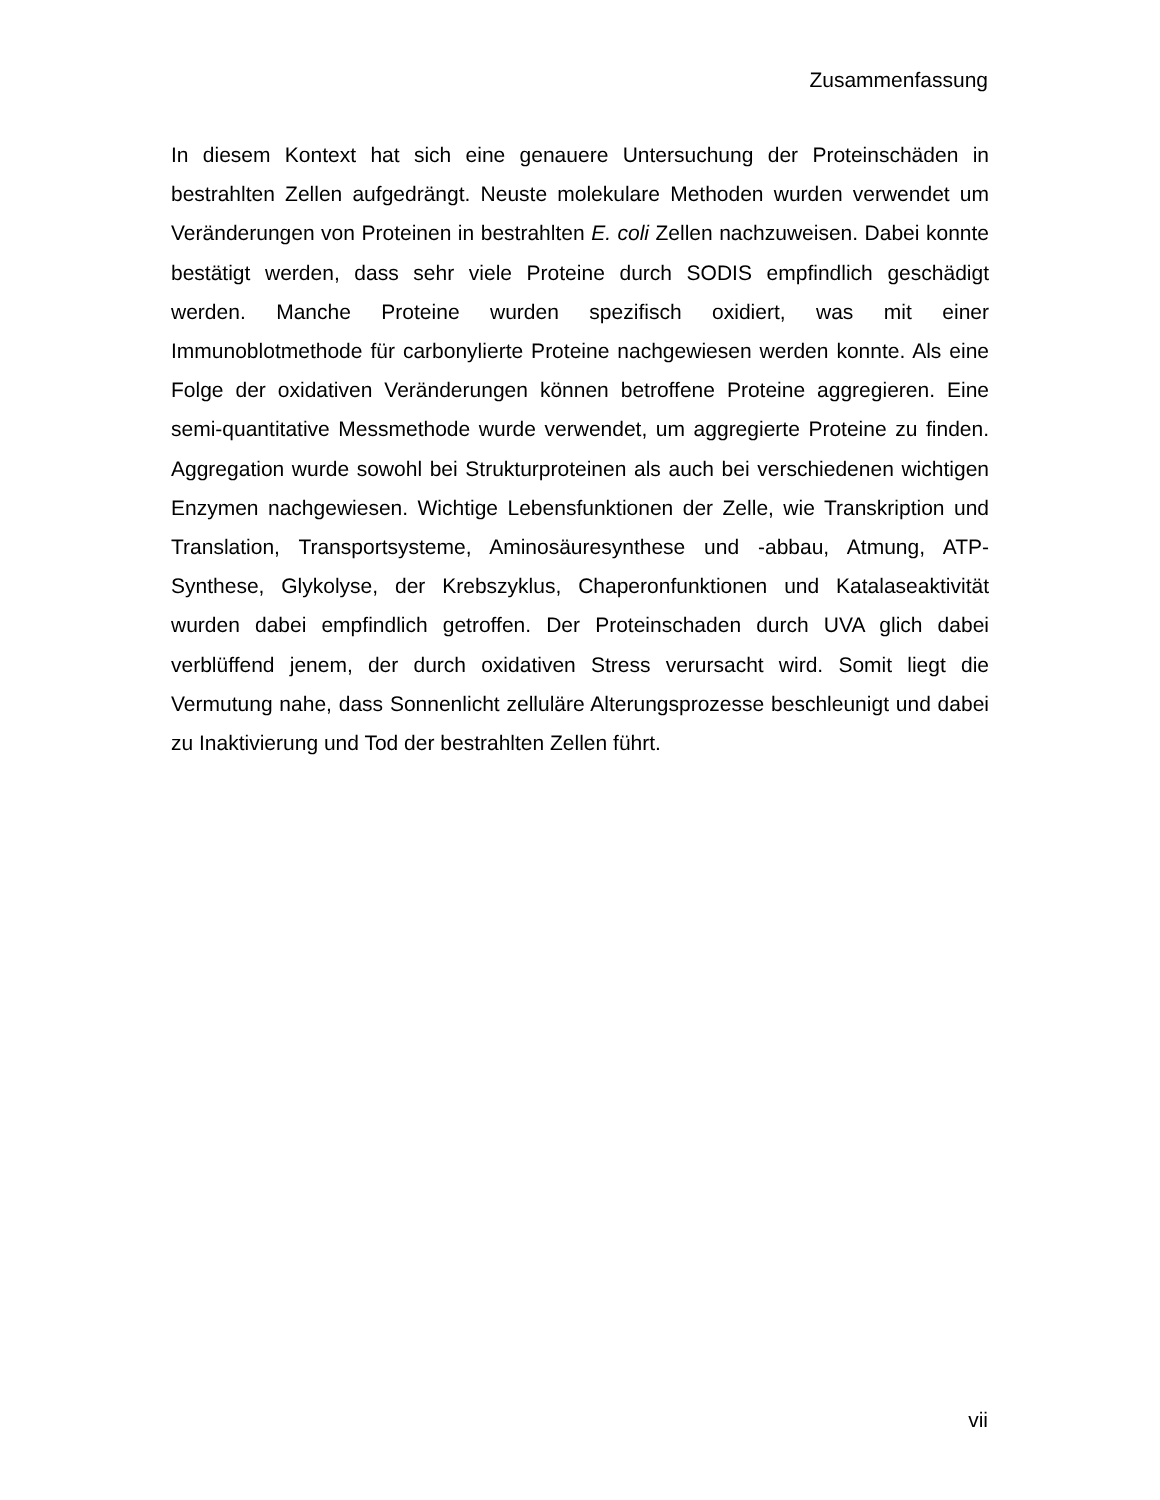Zusammenfassung
In diesem Kontext hat sich eine genauere Untersuchung der Proteinschäden in bestrahlten Zellen aufgedrängt. Neuste molekulare Methoden wurden verwendet um Veränderungen von Proteinen in bestrahlten E. coli Zellen nachzuweisen. Dabei konnte bestätigt werden, dass sehr viele Proteine durch SODIS empfindlich geschädigt werden. Manche Proteine wurden spezifisch oxidiert, was mit einer Immunoblotmethode für carbonylierte Proteine nachgewiesen werden konnte. Als eine Folge der oxidativen Veränderungen können betroffene Proteine aggregieren. Eine semi-quantitative Messmethode wurde verwendet, um aggregierte Proteine zu finden. Aggregation wurde sowohl bei Strukturproteinen als auch bei verschiedenen wichtigen Enzymen nachgewiesen. Wichtige Lebensfunktionen der Zelle, wie Transkription und Translation, Transportsysteme, Aminosäuresynthese und -abbau, Atmung, ATP-Synthese, Glykolyse, der Krebszyklus, Chaperonfunktionen und Katalaseaktivität wurden dabei empfindlich getroffen. Der Proteinschaden durch UVA glich dabei verblüffend jenem, der durch oxidativen Stress verursacht wird. Somit liegt die Vermutung nahe, dass Sonnenlicht zelluläre Alterungsprozesse beschleunigt und dabei zu Inaktivierung und Tod der bestrahlten Zellen führt.
vii